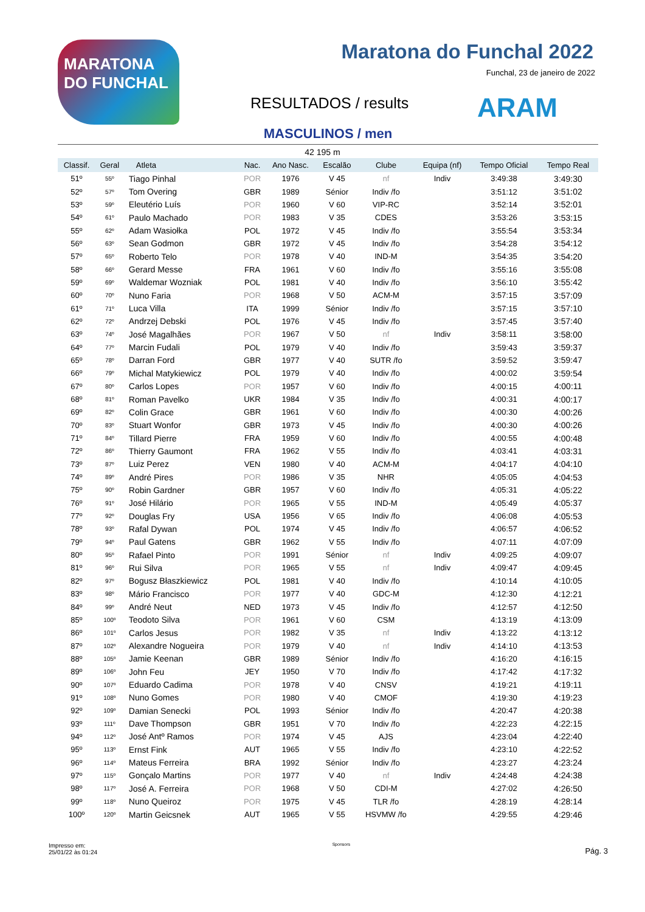MARATONA DO FUNCHAL
Maratona do Funchal 2022
Funchal, 23 de janeiro de 2022
RESULTADOS / results ARAM
MASCULINOS / men
42 195 m
| Classif. | Geral | Atleta | Nac. | Ano Nasc. | Escalão | Clube | Equipa (nf) | Tempo Oficial | Tempo Real |
| --- | --- | --- | --- | --- | --- | --- | --- | --- | --- |
| 51º | 55º | Tiago Pinhal | POR | 1976 | V 45 | nf | Indiv | 3:49:38 | 3:49:30 |
| 52º | 57º | Tom Overing | GBR | 1989 | Sénior | Indiv /fo | | 3:51:12 | 3:51:02 |
| 53º | 59º | Eleutério Luís | POR | 1960 | V 60 | VIP-RC | | 3:52:14 | 3:52:01 |
| 54º | 61º | Paulo Machado | POR | 1983 | V 35 | CDES | | 3:53:26 | 3:53:15 |
| 55º | 62º | Adam Wasiołka | POL | 1972 | V 45 | Indiv /fo | | 3:55:54 | 3:53:34 |
| 56º | 63º | Sean Godmon | GBR | 1972 | V 45 | Indiv /fo | | 3:54:28 | 3:54:12 |
| 57º | 65º | Roberto Telo | POR | 1978 | V 40 | IND-M | | 3:54:35 | 3:54:20 |
| 58º | 66º | Gerard Messe | FRA | 1961 | V 60 | Indiv /fo | | 3:55:16 | 3:55:08 |
| 59º | 69º | Waldemar Wozniak | POL | 1981 | V 40 | Indiv /fo | | 3:56:10 | 3:55:42 |
| 60º | 70º | Nuno Faria | POR | 1968 | V 50 | ACM-M | | 3:57:15 | 3:57:09 |
| 61º | 71º | Luca Villa | ITA | 1999 | Sénior | Indiv /fo | | 3:57:15 | 3:57:10 |
| 62º | 72º | Andrzej Debski | POL | 1976 | V 45 | Indiv /fo | | 3:57:45 | 3:57:40 |
| 63º | 74º | José Magalhães | POR | 1967 | V 50 | nf | Indiv | 3:58:11 | 3:58:00 |
| 64º | 77º | Marcin Fudali | POL | 1979 | V 40 | Indiv /fo | | 3:59:43 | 3:59:37 |
| 65º | 78º | Darran Ford | GBR | 1977 | V 40 | SUTR /fo | | 3:59:52 | 3:59:47 |
| 66º | 79º | Michal Matykiewicz | POL | 1979 | V 40 | Indiv /fo | | 4:00:02 | 3:59:54 |
| 67º | 80º | Carlos Lopes | POR | 1957 | V 60 | Indiv /fo | | 4:00:15 | 4:00:11 |
| 68º | 81º | Roman Pavelko | UKR | 1984 | V 35 | Indiv /fo | | 4:00:31 | 4:00:17 |
| 69º | 82º | Colin Grace | GBR | 1961 | V 60 | Indiv /fo | | 4:00:30 | 4:00:26 |
| 70º | 83º | Stuart Wonfor | GBR | 1973 | V 45 | Indiv /fo | | 4:00:30 | 4:00:26 |
| 71º | 84º | Tillard Pierre | FRA | 1959 | V 60 | Indiv /fo | | 4:00:55 | 4:00:48 |
| 72º | 86º | Thierry Gaumont | FRA | 1962 | V 55 | Indiv /fo | | 4:03:41 | 4:03:31 |
| 73º | 87º | Luiz Perez | VEN | 1980 | V 40 | ACM-M | | 4:04:17 | 4:04:10 |
| 74º | 89º | André Pires | POR | 1986 | V 35 | NHR | | 4:05:05 | 4:04:53 |
| 75º | 90º | Robin Gardner | GBR | 1957 | V 60 | Indiv /fo | | 4:05:31 | 4:05:22 |
| 76º | 91º | José Hilário | POR | 1965 | V 55 | IND-M | | 4:05:49 | 4:05:37 |
| 77º | 92º | Douglas Fry | USA | 1956 | V 65 | Indiv /fo | | 4:06:08 | 4:05:53 |
| 78º | 93º | Rafal Dywan | POL | 1974 | V 45 | Indiv /fo | | 4:06:57 | 4:06:52 |
| 79º | 94º | Paul Gatens | GBR | 1962 | V 55 | Indiv /fo | | 4:07:11 | 4:07:09 |
| 80º | 95º | Rafael Pinto | POR | 1991 | Sénior | nf | Indiv | 4:09:25 | 4:09:07 |
| 81º | 96º | Rui Silva | POR | 1965 | V 55 | nf | Indiv | 4:09:47 | 4:09:45 |
| 82º | 97º | Bogusz Błaszkiewicz | POL | 1981 | V 40 | Indiv /fo | | 4:10:14 | 4:10:05 |
| 83º | 98º | Mário Francisco | POR | 1977 | V 40 | GDC-M | | 4:12:30 | 4:12:21 |
| 84º | 99º | André Neut | NED | 1973 | V 45 | Indiv /fo | | 4:12:57 | 4:12:50 |
| 85º | 100º | Teodoto Silva | POR | 1961 | V 60 | CSM | | 4:13:19 | 4:13:09 |
| 86º | 101º | Carlos Jesus | POR | 1982 | V 35 | nf | Indiv | 4:13:22 | 4:13:12 |
| 87º | 102º | Alexandre Nogueira | POR | 1979 | V 40 | nf | Indiv | 4:14:10 | 4:13:53 |
| 88º | 105º | Jamie Keenan | GBR | 1989 | Sénior | Indiv /fo | | 4:16:20 | 4:16:15 |
| 89º | 106º | John Feu | JEY | 1950 | V 70 | Indiv /fo | | 4:17:42 | 4:17:32 |
| 90º | 107º | Eduardo Cadima | POR | 1978 | V 40 | CNSV | | 4:19:21 | 4:19:11 |
| 91º | 108º | Nuno Gomes | POR | 1980 | V 40 | CMOF | | 4:19:30 | 4:19:23 |
| 92º | 109º | Damian Senecki | POL | 1993 | Sénior | Indiv /fo | | 4:20:47 | 4:20:38 |
| 93º | 111º | Dave Thompson | GBR | 1951 | V 70 | Indiv /fo | | 4:22:23 | 4:22:15 |
| 94º | 112º | José Antº Ramos | POR | 1974 | V 45 | AJS | | 4:23:04 | 4:22:40 |
| 95º | 113º | Ernst Fink | AUT | 1965 | V 55 | Indiv /fo | | 4:23:10 | 4:22:52 |
| 96º | 114º | Mateus Ferreira | BRA | 1992 | Sénior | Indiv /fo | | 4:23:27 | 4:23:24 |
| 97º | 115º | Gonçalo Martins | POR | 1977 | V 40 | nf | Indiv | 4:24:48 | 4:24:38 |
| 98º | 117º | José A. Ferreira | POR | 1968 | V 50 | CDI-M | | 4:27:02 | 4:26:50 |
| 99º | 118º | Nuno Queiroz | POR | 1975 | V 45 | TLR /fo | | 4:28:19 | 4:28:14 |
| 100º | 120º | Martin Geicsnek | AUT | 1965 | V 55 | HSVMW /fo | | 4:29:55 | 4:29:46 |
Impresso em:
25/01/22 às 01:24
Sponsors
Pág. 3